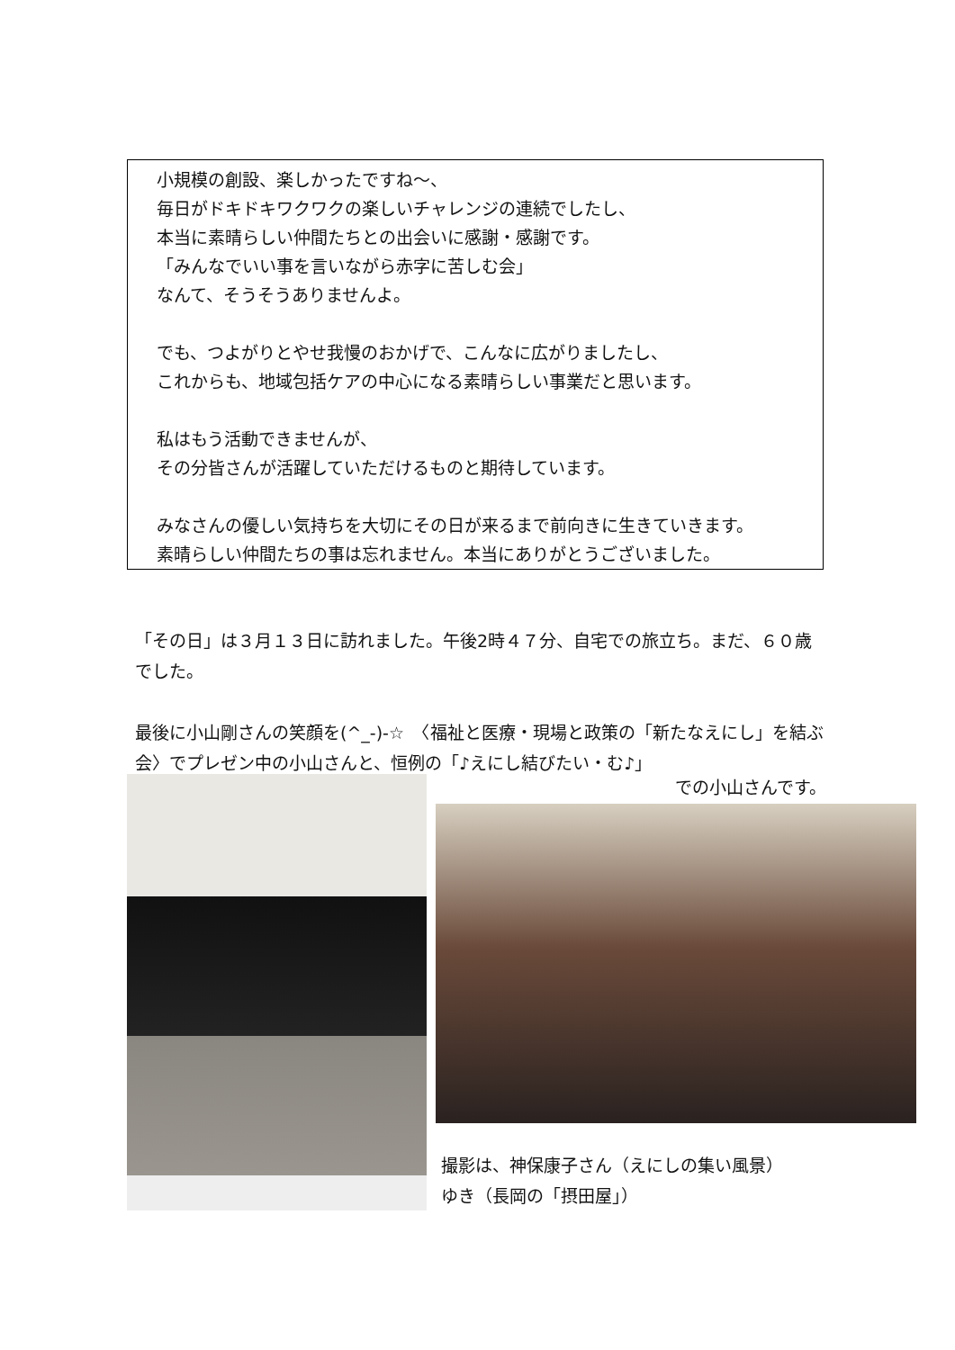小規模の創設、楽しかったですね～、
毎日がドキドキワクワクの楽しいチャレンジの連続でしたし、
本当に素晴らしい仲間たちとの出会いに感謝・感謝です。
「みんなでいい事を言いながら赤字に苦しむ会」
なんて、そうそうありませんよ。
でも、つよがりとやせ我慢のおかげで、こんなに広がりましたし、
これからも、地域包括ケアの中心になる素晴らしい事業だと思います。
私はもう活動できませんが、
その分皆さんが活躍していただけるものと期待しています。
みなさんの優しい気持ちを大切にその日が来るまで前向きに生きていきます。
素晴らしい仲間たちの事は忘れません。本当にありがとうございました。
「その日」は３月１３日に訪れました。午後2時４７分、自宅での旅立ち。まだ、６０歳でした。
最後に小山剛さんの笑顔を(^_-)-☆　〈福祉と医療・現場と政策の「新たなえにし」を結ぶ会〉でプレゼン中の小山さんと、恒例の「♪えにし結びたい・む♪」
での小山さんです。
撮影は、神保康子さん（えにしの集い風景）
ゆき（長岡の「摂田屋」）